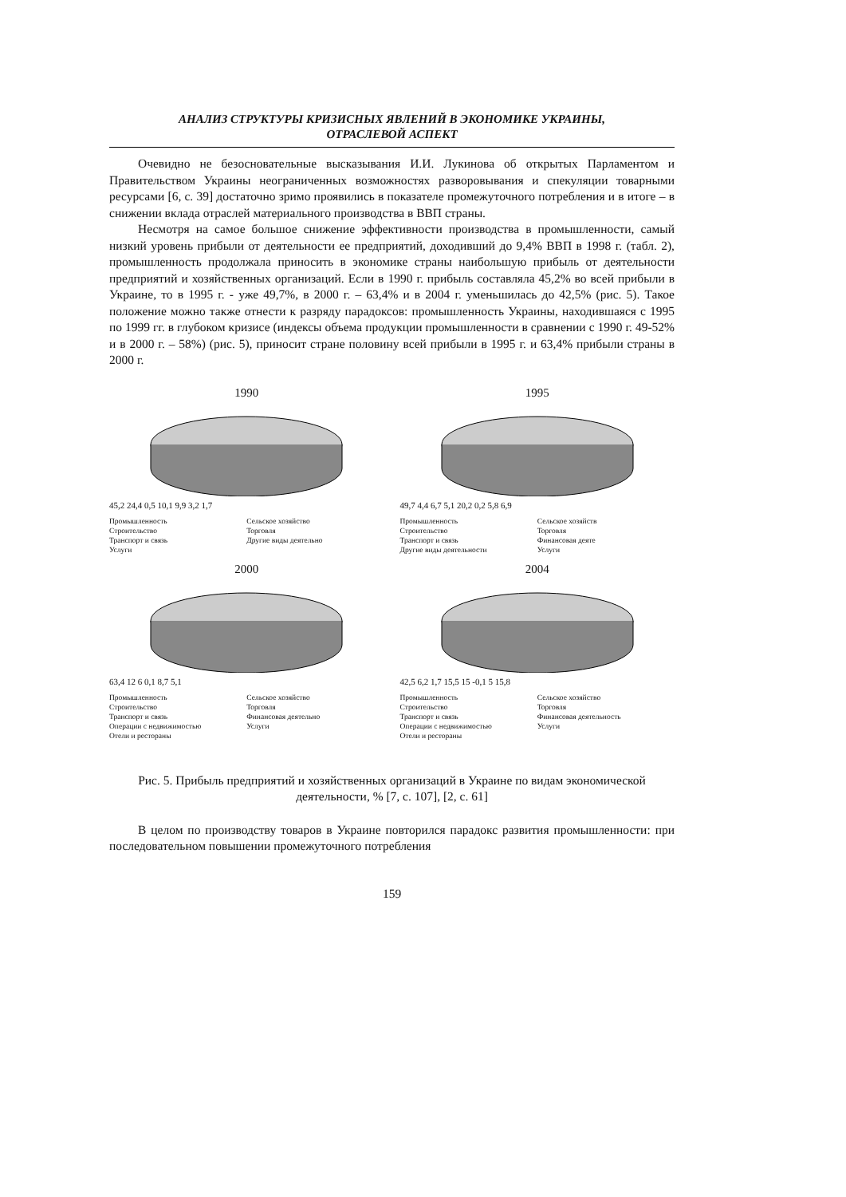АНАЛИЗ СТРУКТУРЫ КРИЗИСНЫХ ЯВЛЕНИЙ В ЭКОНОМИКЕ УКРАИНЫ,
ОТРАСЛЕВОЙ АСПЕКТ
Очевидно не безосновательные высказывания И.И. Лукинова об открытых Парламентом и Правительством Украины неограниченных возможностях разворовывания и спекуляции товарными ресурсами [6, с. 39] достаточно зримо проявились в показателе промежуточного потребления и в итоге – в снижении вклада отраслей материального производства в ВВП страны.
Несмотря на самое большое снижение эффективности производства в промышленности, самый низкий уровень прибыли от деятельности ее предприятий, доходивший до 9,4% ВВП в 1998 г. (табл. 2), промышленность продолжала приносить в экономике страны наибольшую прибыль от деятельности предприятий и хозяйственных организаций. Если в 1990 г. прибыль составляла 45,2% во всей прибыли в Украине, то в 1995 г. - уже 49,7%, в 2000 г. – 63,4% и в 2004 г. уменьшилась до 42,5% (рис. 5). Такое положение можно также отнести к разряду парадоксов: промышленность Украины, находившаяся с 1995 по 1999 гг. в глубоком кризисе (индексы объема продукции промышленности в сравнении с 1990 г. 49-52% и в 2000 г. – 58%) (рис. 5), приносит стране половину всей прибыли в 1995 г. и 63,4% прибыли страны в 2000 г.
1990
45,2 24,4 0,5 10,1 9,9 3,2 1,7
Промышленность Сельское хозяйство Строительство Торговля Транспорт и связь Другие виды деятельно Услуги
1995
49,7 4,4 6,7 5,1 20,2 0,2 5,8 6,9
Промышленность Сельское хозяйств Строительство Торговля Транспорт и связь Финансовая деяте Другие виды деятельности Услуги
2000
63,4 12 6 0,1 8,7 5,1
Промышленность Сельское хозяйство Строительство Торговля Транспорт и связь Финансовая деятельно Операции с недвижимостью Услуги Отели и рестораны
2004
42,5 6,2 1,7 15,5 15 -0,1 5 15,8
Промышленность Сельское хозяйство Строительство Торговля Транспорт и связь Финансовая деятельность Операции с недвижимостью Услуги Отели и рестораны
Рис. 5. Прибыль предприятий и хозяйственных организаций в Украине по видам экономической деятельности, % [7, с. 107], [2, с. 61]
В целом по производству товаров в Украине повторился парадокс развития промышленности: при последовательном повышении промежуточного потребления
159